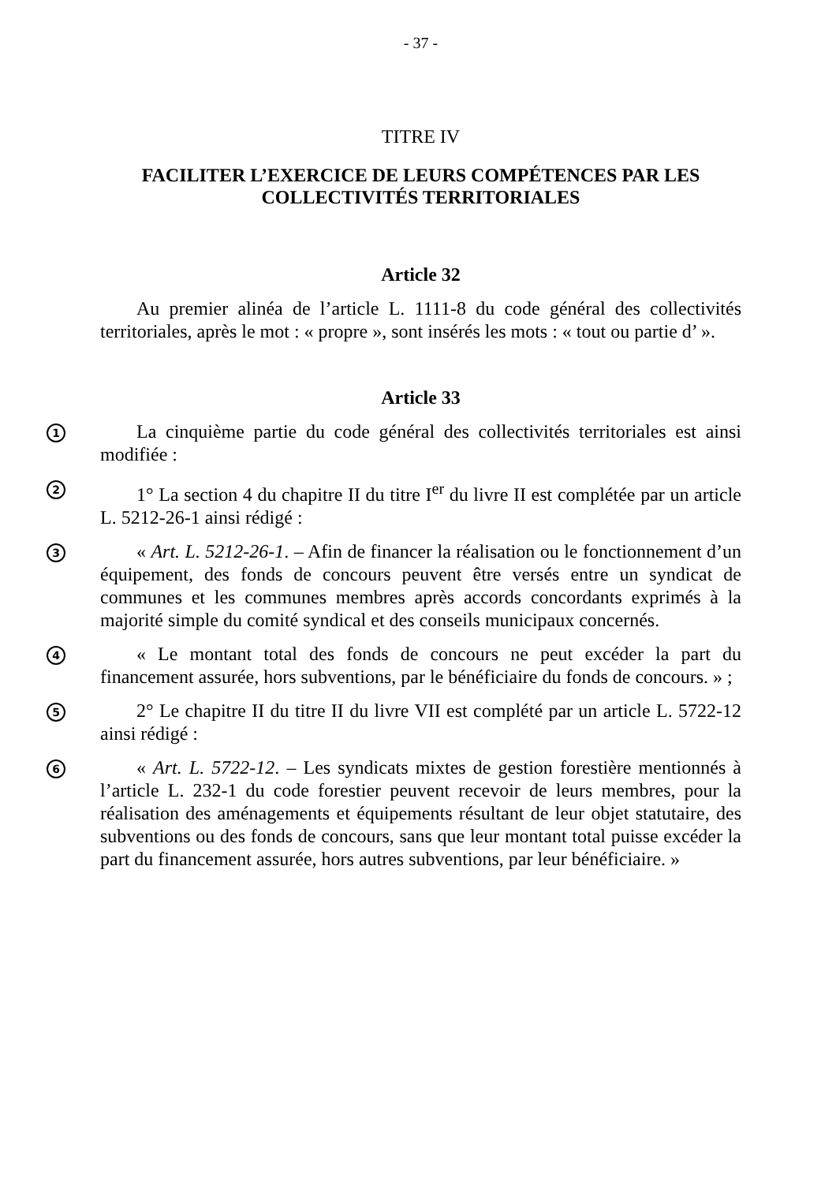- 37 -
TITRE IV
FACILITER L’EXERCICE DE LEURS COMPÉTENCES PAR LES COLLECTIVITÉS TERRITORIALES
Article 32
Au premier alinéa de l’article L. 1111-8 du code général des collectivités territoriales, après le mot : « propre », sont insérés les mots : « tout ou partie d’ ».
Article 33
1 La cinquième partie du code général des collectivités territoriales est ainsi modifiée :
2 1° La section 4 du chapitre II du titre I<sup>er</sup> du livre II est complétée par un article L. 5212-26-1 ainsi rédigé :
3 « Art. L. 5212-26-1. – Afin de financer la réalisation ou le fonctionnement d’un équipement, des fonds de concours peuvent être versés entre un syndicat de communes et les communes membres après accords concordants exprimés à la majorité simple du comité syndical et des conseils municipaux concernés.
4 « Le montant total des fonds de concours ne peut excéder la part du financement assurée, hors subventions, par le bénéficiaire du fonds de concours. » ;
5 2° Le chapitre II du titre II du livre VII est complété par un article L. 5722-12 ainsi rédigé :
6 « Art. L. 5722-12. – Les syndicats mixtes de gestion forestière mentionnés à l’article L. 232-1 du code forestier peuvent recevoir de leurs membres, pour la réalisation des aménagements et équipements résultant de leur objet statutaire, des subventions ou des fonds de concours, sans que leur montant total puisse excéder la part du financement assurée, hors autres subventions, par leur bénéficiaire. »